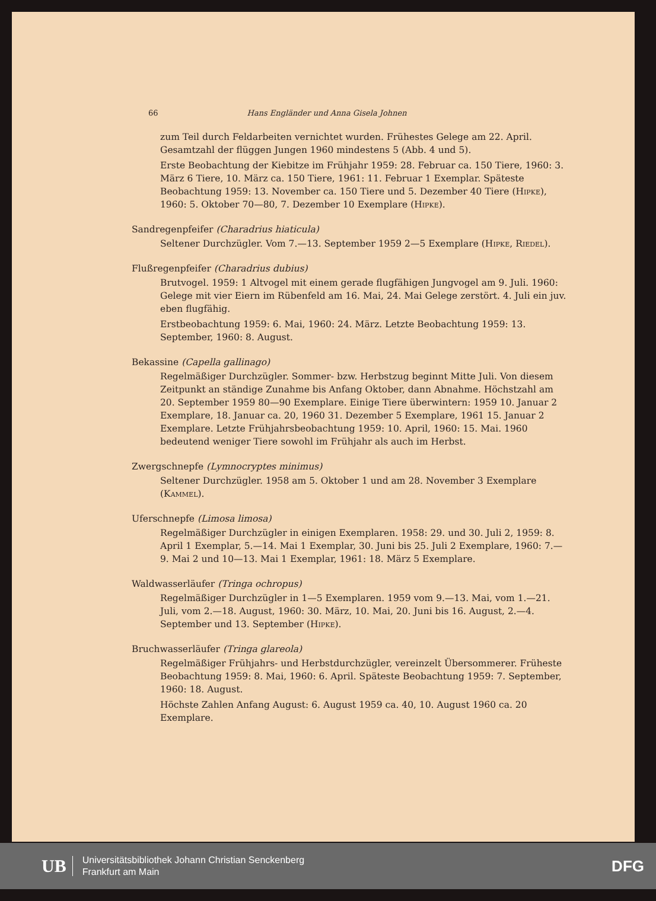66 Hans Engländer und Anna Gisela Johnen
zum Teil durch Feldarbeiten vernichtet wurden. Frühestes Gelege am 22. April. Gesamtzahl der flüggen Jungen 1960 mindestens 5 (Abb. 4 und 5).
Erste Beobachtung der Kiebitze im Frühjahr 1959: 28. Februar ca. 150 Tiere, 1960: 3. März 6 Tiere, 10. März ca. 150 Tiere, 1961: 11. Februar 1 Exemplar. Späteste Beobachtung 1959: 13. November ca. 150 Tiere und 5. Dezember 40 Tiere (Hipke), 1960: 5. Oktober 70—80, 7. Dezember 10 Exemplare (Hipke).
Sandregenpfeifer (Charadrius hiaticula)
Seltener Durchzügler. Vom 7.—13. September 1959 2—5 Exemplare (Hipke, Riedel).
Flußregenpfeifer (Charadrius dubius)
Brutvogel. 1959: 1 Altvogel mit einem gerade flugfähigen Jungvogel am 9. Juli. 1960: Gelege mit vier Eiern im Rübenfeld am 16. Mai, 24. Mai Gelege zerstört. 4. Juli ein juv. eben flugfähig.
Erstbeobachtung 1959: 6. Mai, 1960: 24. März. Letzte Beobachtung 1959: 13. September, 1960: 8. August.
Bekassine (Capella gallinago)
Regelmäßiger Durchzügler. Sommer- bzw. Herbstzug beginnt Mitte Juli. Von diesem Zeitpunkt an ständige Zunahme bis Anfang Oktober, dann Abnahme. Höchstzahl am 20. September 1959 80—90 Exemplare. Einige Tiere überwintern: 1959 10. Januar 2 Exemplare, 18. Januar ca. 20, 1960 31. Dezember 5 Exemplare, 1961 15. Januar 2 Exemplare. Letzte Frühjahrsbeobachtung 1959: 10. April, 1960: 15. Mai. 1960 bedeutend weniger Tiere sowohl im Frühjahr als auch im Herbst.
Zwergschnepfe (Lymnocryptes minimus)
Seltener Durchzügler. 1958 am 5. Oktober 1 und am 28. November 3 Exemplare (Kammel).
Uferschnepfe (Limosa limosa)
Regelmäßiger Durchzügler in einigen Exemplaren. 1958: 29. und 30. Juli 2, 1959: 8. April 1 Exemplar, 5.—14. Mai 1 Exemplar, 30. Juni bis 25. Juli 2 Exemplare, 1960: 7.—9. Mai 2 und 10—13. Mai 1 Exemplar, 1961: 18. März 5 Exemplare.
Waldwasserläufer (Tringa ochropus)
Regelmäßiger Durchzügler in 1—5 Exemplaren. 1959 vom 9.—13. Mai, vom 1.—21. Juli, vom 2.—18. August, 1960: 30. März, 10. Mai, 20. Juni bis 16. August, 2.—4. September und 13. September (Hipke).
Bruchwasserläufer (Tringa glareola)
Regelmäßiger Frühjahrs- und Herbstdurchzügler, vereinzelt Übersommerer. Früheste Beobachtung 1959: 8. Mai, 1960: 6. April. Späteste Beobachtung 1959: 7. September, 1960: 18. August.
Höchste Zahlen Anfang August: 6. August 1959 ca. 40, 10. August 1960 ca. 20 Exemplare.
UB
Universitätsbibliothek Johann Christian Senckenberg
Frankfurt am Main
DFG